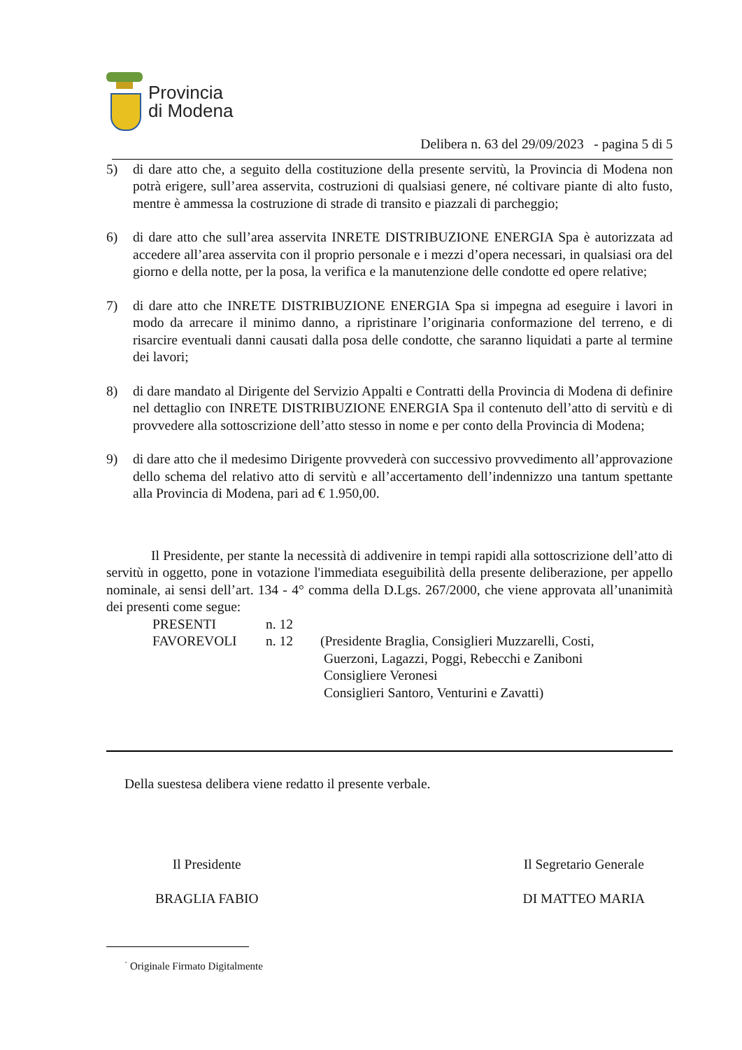Provincia
di Modena
Delibera n. 63 del 29/09/2023 - pagina 5 di 5
5) di dare atto che, a seguito della costituzione della presente servitù, la Provincia di Modena non potrà erigere, sull’area asservita, costruzioni di qualsiasi genere, né coltivare piante di alto fusto, mentre è ammessa la costruzione di strade di transito e piazzali di parcheggio;
6) di dare atto che sull’area asservita INRETE DISTRIBUZIONE ENERGIA Spa è autorizzata ad accedere all’area asservita con il proprio personale e i mezzi d’opera necessari, in qualsiasi ora del giorno e della notte, per la posa, la verifica e la manutenzione delle condotte ed opere relative;
7) di dare atto che INRETE DISTRIBUZIONE ENERGIA Spa si impegna ad eseguire i lavori in modo da arrecare il minimo danno, a ripristinare l’originaria conformazione del terreno, e di risarcire eventuali danni causati dalla posa delle condotte, che saranno liquidati a parte al termine dei lavori;
8) di dare mandato al Dirigente del Servizio Appalti e Contratti della Provincia di Modena di definire nel dettaglio con INRETE DISTRIBUZIONE ENERGIA Spa il contenuto dell’atto di servitù e di provvedere alla sottoscrizione dell’atto stesso in nome e per conto della Provincia di Modena;
9) di dare atto che il medesimo Dirigente provvederà con successivo provvedimento all’approvazione dello schema del relativo atto di servitù e all’accertamento dell’indennizzo una tantum spettante alla Provincia di Modena, pari ad € 1.950,00.
Il Presidente, per stante la necessità di addivenire in tempi rapidi alla sottoscrizione dell’atto di servitù in oggetto, pone in votazione l'immediata eseguibilità della presente deliberazione, per appello nominale, ai sensi dell’art. 134 - 4° comma della D.Lgs. 267/2000, che viene approvata all’unanimità dei presenti come segue:
PRESENTI n. 12 FAVOREVOLI n. 12 (Presidente Braglia, Consiglieri Muzzarelli, Costi,
Guerzoni, Lagazzi, Poggi, Rebecchi e Zaniboni
Consigliere Veronesi
Consiglieri Santoro, Venturini e Zavatti)
Della suestesa delibera viene redatto il presente verbale.
Il Presidente
BRAGLIA FABIO
Il Segretario Generale
DI MATTEO MARIA
<sup>·</sup> Originale Firmato Digitalmente